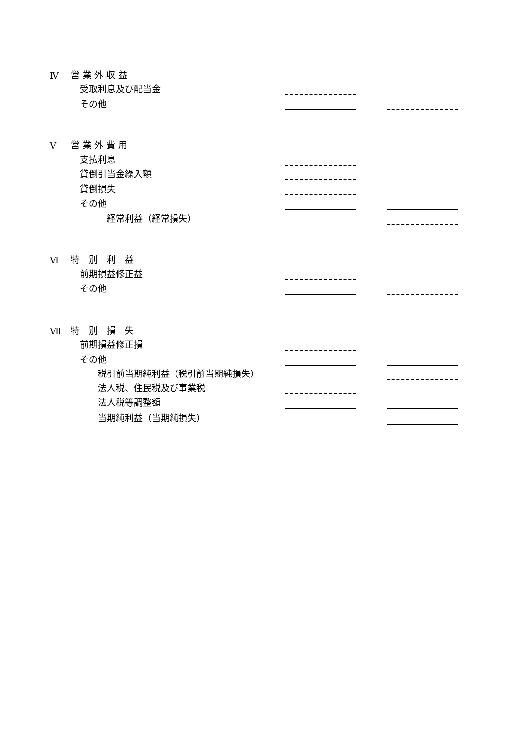| Ⅳ | 営 業 外 収 益 | | | |
| | 受取利息及び配当金 | | | |
| | その他 | | | |
| Ⅴ | 営 業 外 費 用 | | | |
| | 支払利息 | | | |
| | 貸倒引当金繰入額 | | | |
| | 貸倒損失 | | | |
| | その他 | | | |
| | 経常利益（経常損失） | | | |
| Ⅵ | 特 別 利 益 | | | |
| | 前期損益修正益 | | | |
| | その他 | | | |
| Ⅶ | 特 別 損 失 | | | |
| | 前期損益修正損 | | | |
| | その他 | | | |
| | 税引前当期純利益（税引前当期純損失） | | | |
| | 法人税、住民税及び事業税 | | | |
| | 法人税等調整額 | | | |
| | 当期純利益（当期純損失） | | | |